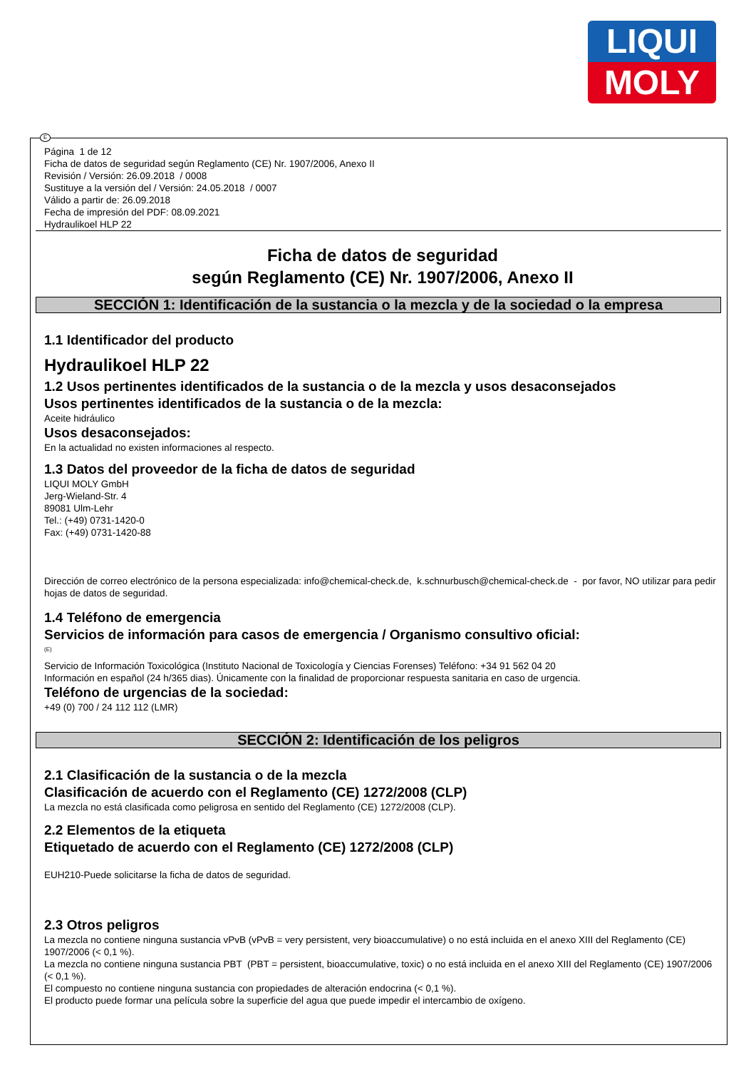LIQUI
MOLY
E
Página 1 de 12
Ficha de datos de seguridad según Reglamento (CE) Nr. 1907/2006, Anexo II
Revisión / Versión: 26.09.2018 / 0008
Sustituye a la versión del / Versión: 24.05.2018 / 0007
Válido a partir de: 26.09.2018
Fecha de impresión del PDF: 08.09.2021
Hydraulikoel HLP 22
Ficha de datos de seguridad
según Reglamento (CE) Nr. 1907/2006, Anexo II
SECCIÓN 1: Identificación de la sustancia o la mezcla y de la sociedad o la empresa
1.1 Identificador del producto
Hydraulikoel HLP 22
1.2 Usos pertinentes identificados de la sustancia o de la mezcla y usos desaconsejados
Usos pertinentes identificados de la sustancia o de la mezcla:
Aceite hidráulico
Usos desaconsejados:
En la actualidad no existen informaciones al respecto.
1.3 Datos del proveedor de la ficha de datos de seguridad
LIQUI MOLY GmbH
Jerg-Wieland-Str. 4
89081 Ulm-Lehr
Tel.: (+49) 0731-1420-0
Fax: (+49) 0731-1420-88
Dirección de correo electrónico de la persona especializada: info@chemical-check.de, k.schnurbusch@chemical-check.de - por favor, NO utilizar para pedir hojas de datos de seguridad.
1.4 Teléfono de emergencia
Servicios de información para casos de emergencia / Organismo consultivo oficial:
(E)
Servicio de Información Toxicológica (Instituto Nacional de Toxicología y Ciencias Forenses) Teléfono: +34 91 562 04 20
Información en español (24 h/365 dias). Únicamente con la finalidad de proporcionar respuesta sanitaria en caso de urgencia.
Teléfono de urgencias de la sociedad:
+49 (0) 700 / 24 112 112 (LMR)
SECCIÓN 2: Identificación de los peligros
2.1 Clasificación de la sustancia o de la mezcla
Clasificación de acuerdo con el Reglamento (CE) 1272/2008 (CLP)
La mezcla no está clasificada como peligrosa en sentido del Reglamento (CE) 1272/2008 (CLP).
2.2 Elementos de la etiqueta
Etiquetado de acuerdo con el Reglamento (CE) 1272/2008 (CLP)
EUH210-Puede solicitarse la ficha de datos de seguridad.
2.3 Otros peligros
La mezcla no contiene ninguna sustancia vPvB (vPvB = very persistent, very bioaccumulative) o no está incluida en el anexo XIII del Reglamento (CE) 1907/2006 (< 0,1 %).
La mezcla no contiene ninguna sustancia PBT (PBT = persistent, bioaccumulative, toxic) o no está incluida en el anexo XIII del Reglamento (CE) 1907/2006 (< 0,1 %).
El compuesto no contiene ninguna sustancia con propiedades de alteración endocrina (< 0,1 %).
El producto puede formar una película sobre la superficie del agua que puede impedir el intercambio de oxígeno.